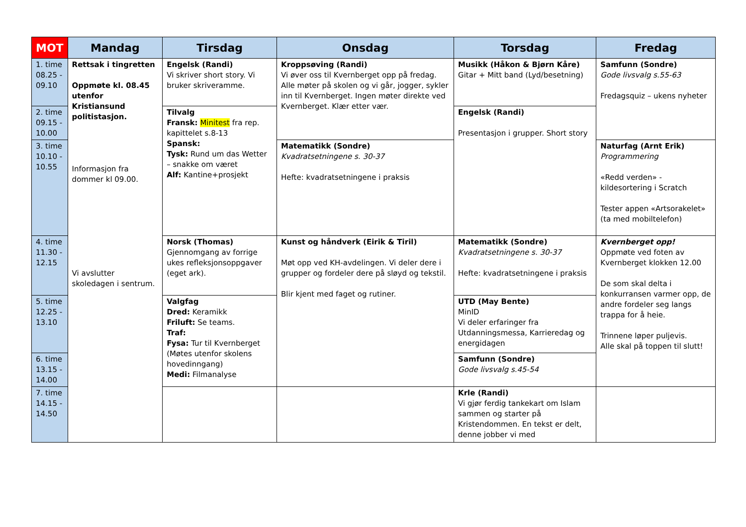| MOT | Mandag | Tirsdag | Onsdag | Torsdag | Fredag |
| --- | --- | --- | --- | --- | --- |
| 1. time 08.25 - 09.10 | Rettsak i tingretten Oppmøte kl. 08.45 utenfor Kristiansund politistasjon. Informasjon fra dommer kl 09.00. Vi avslutter skoledagen i sentrum. | Engelsk (Randi) Vi skriver short story. Vi bruker skriveramme. | Kroppsøving (Randi) Vi øver oss til Kvernberget opp på fredag. Alle møter på skolen og vi går, jogger, sykler inn til Kvernberget. Ingen møter direkte ved Kvernberget. Klær etter vær. | Musikk (Håkon & Bjørn Kåre) Gitar + Mitt band (Lyd/besetning) | Samfunn (Sondre) Gode livsvalg s.55-63 Fredagsquiz – ukens nyheter |
| 2. time 09.15 - 10.00 | | Tilvalg Fransk: Minitest fra rep. kapittelet s.8-13 Spansk: Tysk: Rund um das Wetter – snakke om været Alf: Kantine+prosjekt | | Engelsk (Randi) Presentasjon i grupper. Short story | |
| 3. time 10.10 - 10.55 | | | Matematikk (Sondre) Kvadratsetningene s. 30-37 Hefte: kvadratsetningene i praksis | | Naturfag (Arnt Erik) Programmering «Redd verden» - kildesortering i Scratch Tester appen «Artsorakelet» (ta med mobiltelefon) |
| 4. time 11.30 - 12.15 | | Norsk (Thomas) Gjennomgang av forrige ukes refleksjonsoppgaver (eget ark). | Kunst og håndverk (Eirik & Tiril) Møt opp ved KH-avdelingen. Vi deler dere i grupper og fordeler dere på sløyd og tekstil. Blir kjent med faget og rutiner. | Matematikk (Sondre) Kvadratsetningene s. 30-37 Hefte: kvadratsetningene i praksis | Kvernberget opp! Oppmøte ved foten av Kvernberget klokken 12.00 De som skal delta i konkurransen varmer opp, de andre fordeler seg langs trappa for å heie. Trinnene løper puljevis. Alle skal på toppen til slutt! |
| 5. time 12.25 - 13.10 | | Valgfag Dred: Keramikk Friluft: Se teams. Traf: Fysa: Tur til Kvernberget (Møtes utenfor skolens hovedinngang) Medi: Filmanalyse | | UTD (May Bente) MinID Vi deler erfaringer fra Utdanningsmessa, Karrieredag og energidagen | |
| 6. time 13.15 - 14.00 | | | | Samfunn (Sondre) Gode livsvalg s.45-54 | |
| 7. time 14.15 - 14.50 | | | | Krle (Randi) Vi gjør ferdig tankekart om Islam sammen og starter på Kristendommen. En tekst er delt, denne jobber vi med | |